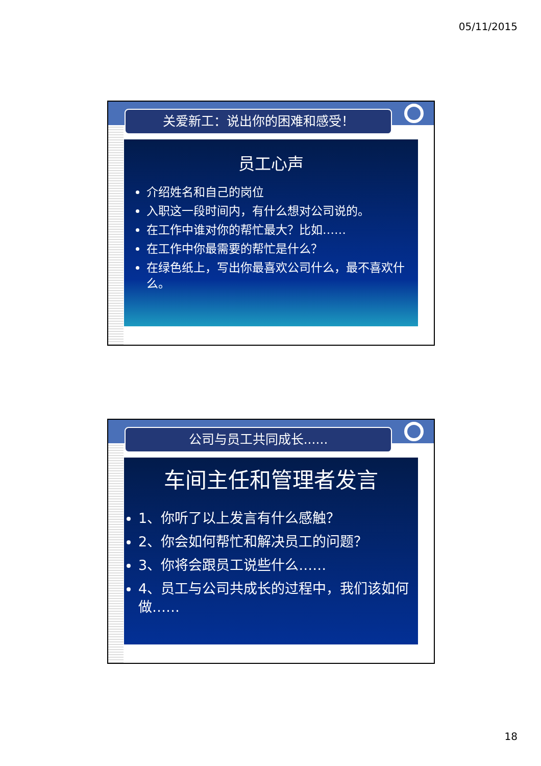05/11/2015
关爱新工：说出你的困难和感受！
员工心声
介绍姓名和自己的岗位
入职这一段时间内，有什么想对公司说的。
在工作中谁对你的帮忙最大？比如……
在工作中你最需要的帮忙是什么？
在绿色纸上，写出你最喜欢公司什么，最不喜欢什么。
公司与员工共同成长......
车间主任和管理者发言
1、你听了以上发言有什么感触？
2、你会如何帮忙和解决员工的问题？
3、你将会跟员工说些什么……
4、员工与公司共成长的过程中，我们该如何做……
18